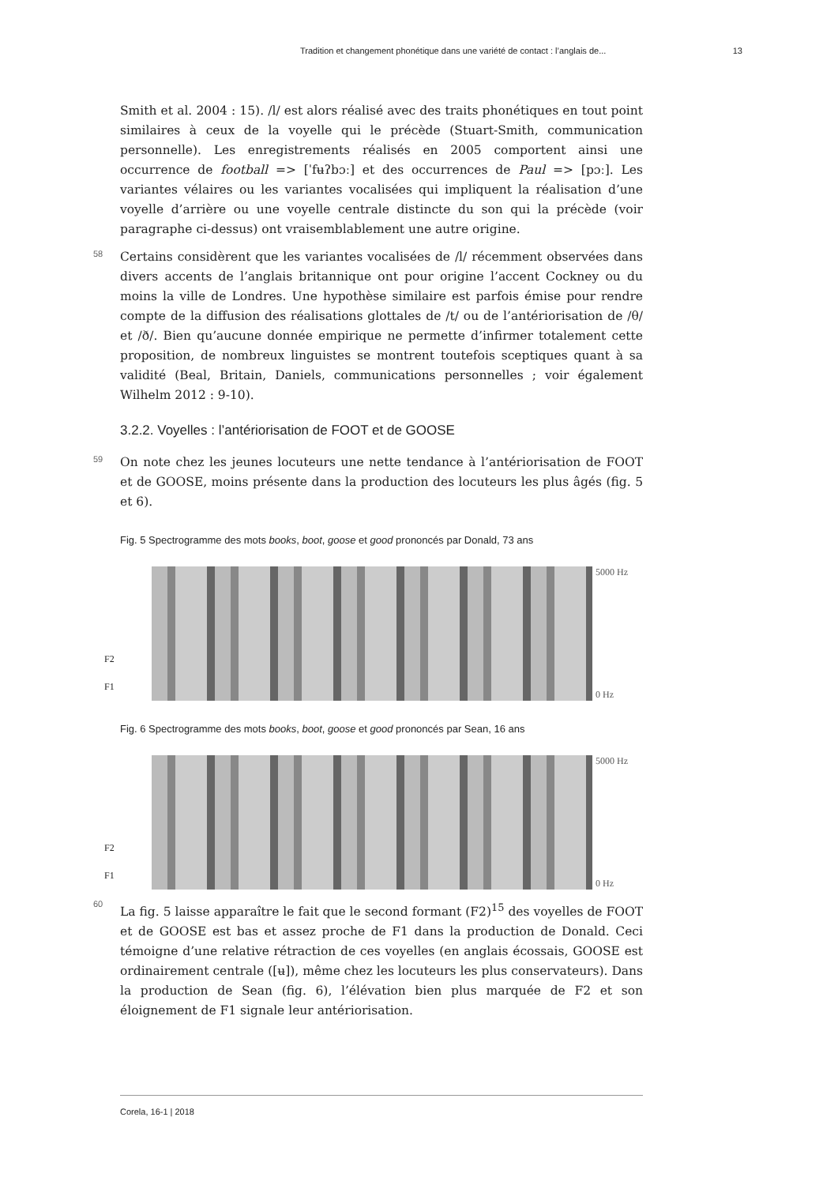Tradition et changement phonétique dans une variété de contact : l’anglais de... 13
Smith et al. 2004 : 15). /l/ est alors réalisé avec des traits phonétiques en tout point similaires à ceux de la voyelle qui le précède (Stuart-Smith, communication personnelle). Les enregistrements réalisés en 2005 comportent ainsi une occurrence de football => [ˈfʉʔbɔː] et des occurrences de Paul => [pɔː]. Les variantes vélaires ou les variantes vocalisées qui impliquent la réalisation d’une voyelle d’arrière ou une voyelle centrale distincte du son qui la précède (voir paragraphe ci-dessus) ont vraisemblablement une autre origine.
58 Certains considèrent que les variantes vocalisées de /l/ récemment observées dans divers accents de l’anglais britannique ont pour origine l’accent Cockney ou du moins la ville de Londres. Une hypothèse similaire est parfois émise pour rendre compte de la diffusion des réalisations glottales de /t/ ou de l’antériorisation de /θ/ et /ð/. Bien qu’aucune donnée empirique ne permette d’infirmer totalement cette proposition, de nombreux linguistes se montrent toutefois sceptiques quant à sa validité (Beal, Britain, Daniels, communications personnelles ; voir également Wilhelm 2012 : 9-10).
3.2.2. Voyelles : l’antériorisation de FOOT et de GOOSE
59 On note chez les jeunes locuteurs une nette tendance à l’antériorisation de FOOT et de GOOSE, moins présente dans la production des locuteurs les plus âgés (fig. 5 et 6).
Fig. 5 Spectrogramme des mots books, boot, goose et good prononcés par Donald, 73 ans
F2
F1
5000 Hz
0 Hz
F2 F2 F2 F1 F1 F1
Fig. 6 Spectrogramme des mots books, boot, goose et good prononcés par Sean, 16 ans
F2
F1
5000 Hz
0 Hz
60 La fig. 5 laisse apparaître le fait que le second formant (F2)<sup>15</sup> des voyelles de FOOT et de GOOSE est bas et assez proche de F1 dans la production de Donald. Ceci témoigne d’une relative rétraction de ces voyelles (en anglais écossais, GOOSE est ordinairement centrale ([ʉ]), même chez les locuteurs les plus conservateurs). Dans la production de Sean (fig. 6), l’élévation bien plus marquée de F2 et son éloignement de F1 signale leur antériorisation.
Corela, 16-1 | 2018